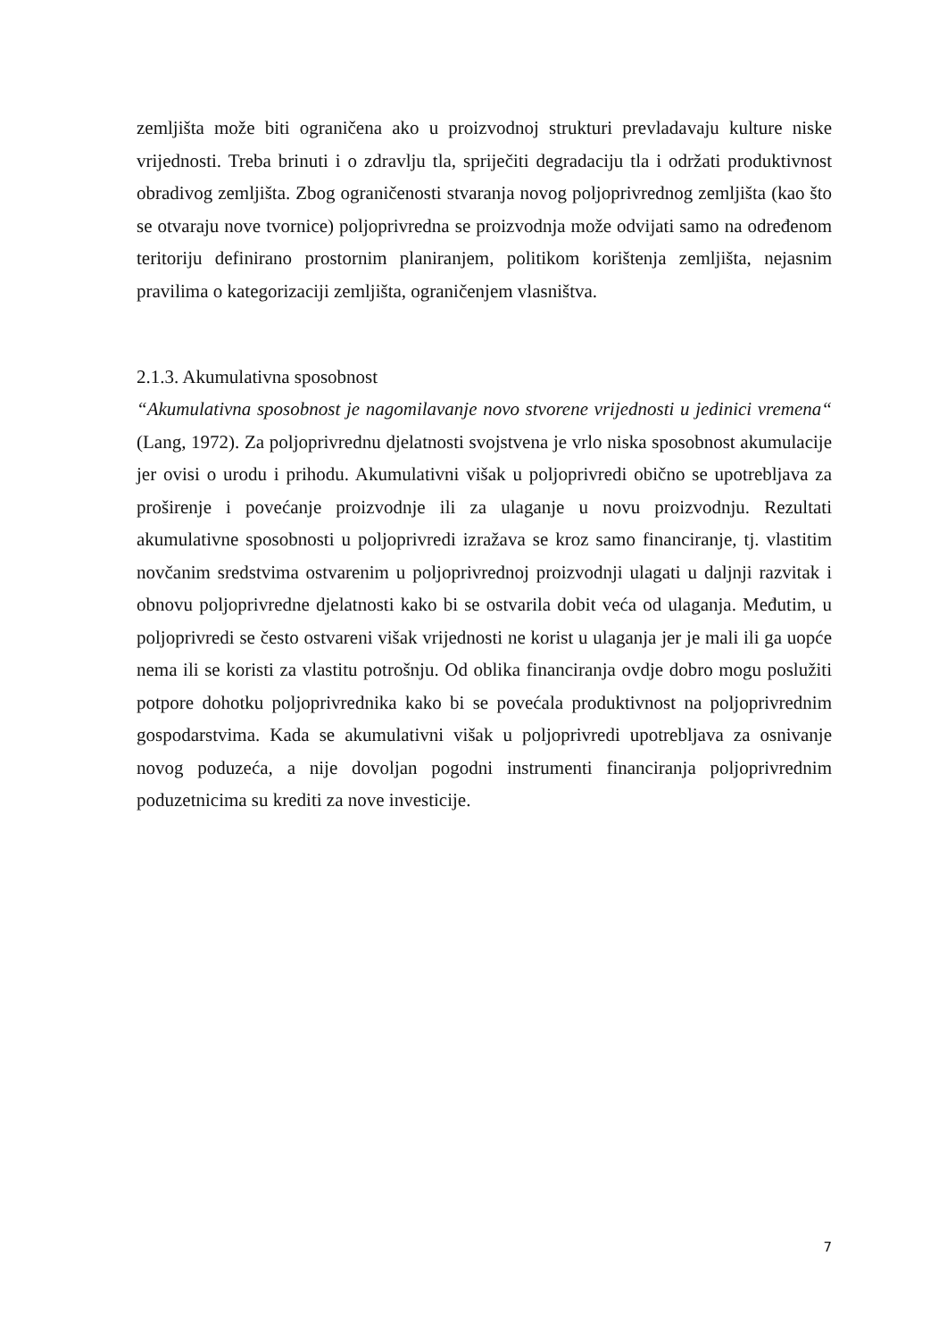zemljišta može biti ograničena ako u proizvodnoj strukturi prevladavaju kulture niske vrijednosti. Treba brinuti i o zdravlju tla, spriječiti degradaciju tla i održati produktivnost obradivog zemljišta. Zbog ograničenosti stvaranja novog poljoprivrednog zemljišta (kao što se otvaraju nove tvornice) poljoprivredna se proizvodnja može odvijati samo na određenom teritoriju definirano prostornim planiranjem, politikom korištenja zemljišta, nejasnim pravilima o kategorizaciji zemljišta, ograničenjem vlasništva.
2.1.3. Akumulativna sposobnost
“Akumulativna sposobnost je nagomilavanje novo stvorene vrijednosti u jedinici vremena“ (Lang, 1972). Za poljoprivrednu djelatnosti svojstvena je vrlo niska sposobnost akumulacije jer ovisi o urodu i prihodu. Akumulativni višak u poljoprivredi obično se upotrebljava za proširenje i povećanje proizvodnje ili za ulaganje u novu proizvodnju. Rezultati akumulativne sposobnosti u poljoprivredi izražava se kroz samo financiranje, tj. vlastitim novčanim sredstvima ostvarenim u poljoprivrednoj proizvodnji ulagati u daljnji razvitak i obnovu poljoprivredne djelatnosti kako bi se ostvarila dobit veća od ulaganja. Međutim, u poljoprivredi se često ostvareni višak vrijednosti ne korist u ulaganja jer je mali ili ga uopće nema ili se koristi za vlastitu potrošnju. Od oblika financiranja ovdje dobro mogu poslužiti potpore dohotku poljoprivrednika kako bi se povećala produktivnost na poljoprivrednim gospodarstvima. Kada se akumulativni višak u poljoprivredi upotrebljava za osnivanje novog poduzeća, a nije dovoljan pogodni instrumenti financiranja poljoprivrednim poduzetnicima su krediti za nove investicije.
7